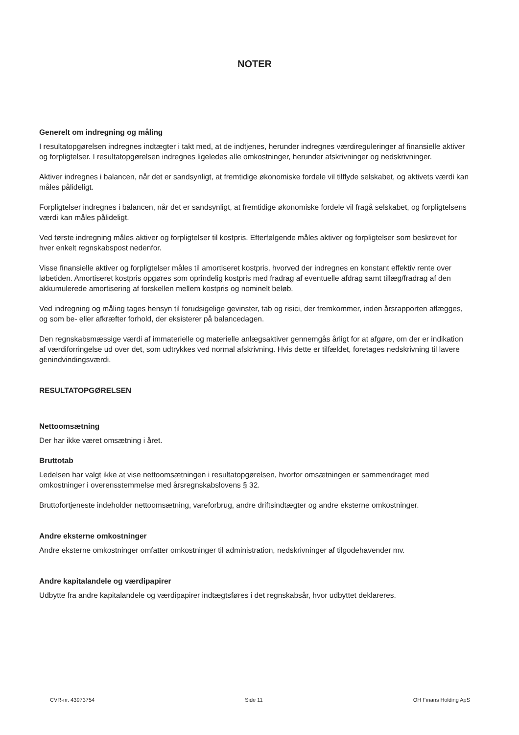NOTER
Generelt om indregning og måling
I resultatopgørelsen indregnes indtægter i takt med, at de indtjenes, herunder indregnes værdireguleringer af finansielle aktiver og forpligtelser. I resultatopgørelsen indregnes ligeledes alle omkostninger, herunder afskrivninger og nedskrivninger.
Aktiver indregnes i balancen, når det er sandsynligt, at fremtidige økonomiske fordele vil tilflyde selskabet, og aktivets værdi kan måles pålideligt.
Forpligtelser indregnes i balancen, når det er sandsynligt, at fremtidige økonomiske fordele vil fragå selskabet, og forpligtelsens værdi kan måles pålideligt.
Ved første indregning måles aktiver og forpligtelser til kostpris. Efterfølgende måles aktiver og forpligtelser som beskrevet for hver enkelt regnskabspost nedenfor.
Visse finansielle aktiver og forpligtelser måles til amortiseret kostpris, hvorved der indregnes en konstant effektiv rente over løbetiden. Amortiseret kostpris opgøres som oprindelig kostpris med fradrag af eventuelle afdrag samt tillæg/fradrag af den akkumulerede amortisering af forskellen mellem kostpris og nominelt beløb.
Ved indregning og måling tages hensyn til forudsigelige gevinster, tab og risici, der fremkommer, inden årsrapporten aflægges, og som be- eller afkræfter forhold, der eksisterer på balancedagen.
Den regnskabsmæssige værdi af immaterielle og materielle anlægsaktiver gennemgås årligt for at afgøre, om der er indikation af værdiforringelse ud over det, som udtrykkes ved normal afskrivning. Hvis dette er tilfældet, foretages nedskrivning til lavere genindvindingsværdi.
RESULTATOPGØRELSEN
Nettoomsætning
Der har ikke været omsætning i året.
Bruttotab
Ledelsen har valgt ikke at vise nettoomsætningen i resultatopgørelsen, hvorfor omsætningen er sammendraget med omkostninger i overensstemmelse med årsregnskabslovens § 32.
Bruttofortjeneste indeholder nettoomsætning, vareforbrug, andre driftsindtægter og andre eksterne omkostninger.
Andre eksterne omkostninger
Andre eksterne omkostninger omfatter omkostninger til administration, nedskrivninger af tilgodehavender mv.
Andre kapitalandele og værdipapirer
Udbytte fra andre kapitalandele og værdipapirer indtægtsføres i det regnskabsår, hvor udbyttet deklareres.
CVR-nr. 43973754 Side 11 OH Finans Holding ApS